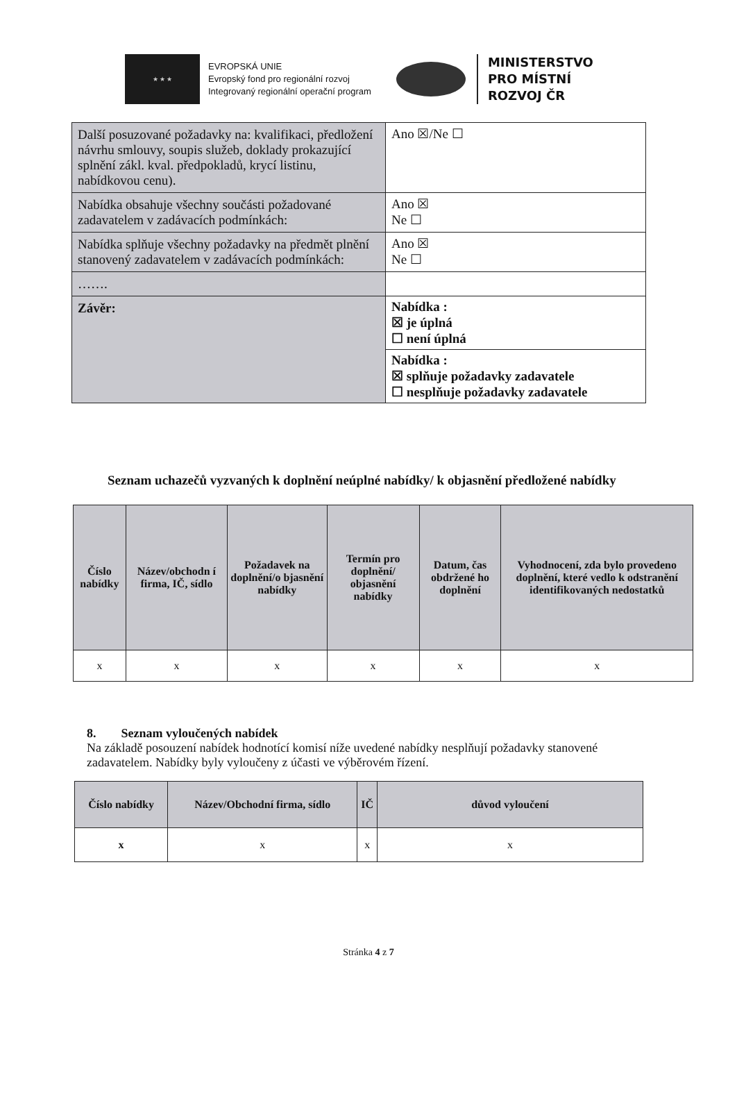★ ★ ★
EVROPSKÁ UNIE
Evropský fond pro regionální rozvoj
Integrovaný regionální operační program
MINISTERSTVO
PRO MÍSTNÍ
ROZVOJ ČR
| Další posuzované požadavky na: kvalifikaci, předložení návrhu smlouvy, soupis služeb, doklady prokazující splnění zákl. kval. předpokladů, krycí listinu, nabídkovou cenu). | Ano ☒/Ne ☐ |
| Nabídka obsahuje všechny součásti požadované zadavatelem v zadávacích podmínkách: | Ano ☒ Ne ☐ |
| Nabídka splňuje všechny požadavky na předmět plnění stanovený zadavatelem v zadávacích podmínkách: | Ano ☒ Ne ☐ |
| ……. | |
| Závěr: | Nabídka : ☒ je úplná ☐ není úplná |
| | Nabídka : ☒ splňuje požadavky zadavatele ☐ nesplňuje požadavky zadavatele |
Seznam uchazečů vyzvaných k doplnění neúplné nabídky/ k objasnění předložené nabídky
| Číslo nabídky | Název/obchodn í firma, IČ, sídlo | Požadavek na doplnění/o bjasnění nabídky | Termín pro doplnění/ objasnění nabídky | Datum, čas obdržené ho doplnění | Vyhodnocení, zda bylo provedeno doplnění, které vedlo k odstranění identifikovaných nedostatků |
| --- | --- | --- | --- | --- | --- |
| x | x | x | x | x | x |
8. Seznam vyloučených nabídek
Na základě posouzení nabídek hodnotící komisí níže uvedené nabídky nesplňují požadavky stanovené zadavatelem. Nabídky byly vyloučeny z účasti ve výběrovém řízení.
| Číslo nabídky | Název/Obchodní firma, sídlo | IČ | důvod vyloučení |
| --- | --- | --- | --- |
| x | x | x | x |
Stránka 4 z 7